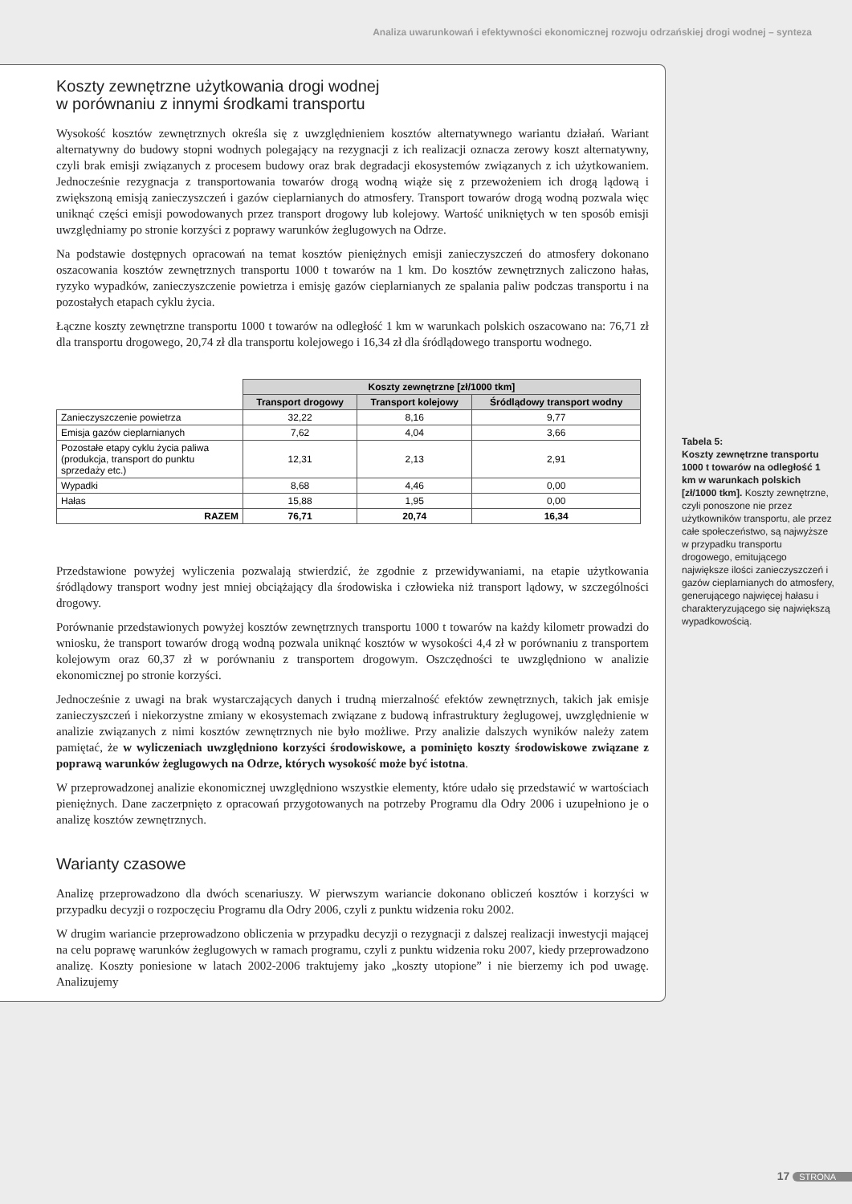Analiza uwarunkowań i efektywności ekonomicznej rozwoju odrzańskiej drogi wodnej – synteza
Koszty zewnętrzne użytkowania drogi wodnej
w porównaniu z innymi środkami transportu
Wysokość kosztów zewnętrznych określa się z uwzględnieniem kosztów alternatywnego wariantu działań. Wariant alternatywny do budowy stopni wodnych polegający na rezygnacji z ich realizacji oznacza zerowy koszt alternatywny, czyli brak emisji związanych z procesem budowy oraz brak degradacji ekosystemów związanych z ich użytkowaniem. Jednocześnie rezygnacja z transportowania towarów drogą wodną wiąże się z przewożeniem ich drogą lądową i zwiększoną emisją zanieczyszczeń i gazów cieplarnianych do atmosfery. Transport towarów drogą wodną pozwala więc uniknąć części emisji powodowanych przez transport drogowy lub kolejowy. Wartość unikniętych w ten sposób emisji uwzględniamy po stronie korzyści z poprawy warunków żeglugowych na Odrze.
Na podstawie dostępnych opracowań na temat kosztów pieniężnych emisji zanieczyszczeń do atmosfery dokonano oszacowania kosztów zewnętrznych transportu 1000 t towarów na 1 km. Do kosztów zewnętrznych zaliczono hałas, ryzyko wypadków, zanieczyszczenie powietrza i emisję gazów cieplarnianych ze spalania paliw podczas transportu i na pozostałych etapach cyklu życia.
Łączne koszty zewnętrzne transportu 1000 t towarów na odległość 1 km w warunkach polskich oszacowano na: 76,71 zł dla transportu drogowego, 20,74 zł dla transportu kolejowego i 16,34 zł dla śródlądowego transportu wodnego.
| | Koszty zewnętrzne [zł/1000 tkm] | | |
| | Transport drogowy | Transport kolejowy | Śródlądowy transport wodny |
| Zanieczyszczenie powietrza | 32,22 | 8,16 | 9,77 |
| Emisja gazów cieplarnianych | 7,62 | 4,04 | 3,66 |
| Pozostałe etapy cyklu życia paliwa (produkcja, transport do punktu sprzedaży etc.) | 12,31 | 2,13 | 2,91 |
| Wypadki | 8,68 | 4,46 | 0,00 |
| Hałas | 15,88 | 1,95 | 0,00 |
| RAZEM | 76,71 | 20,74 | 16,34 |
Przedstawione powyżej wyliczenia pozwalają stwierdzić, że zgodnie z przewidywaniami, na etapie użytkowania śródlądowy transport wodny jest mniej obciążający dla środowiska i człowieka niż transport lądowy, w szczególności drogowy.
Porównanie przedstawionych powyżej kosztów zewnętrznych transportu 1000 t towarów na każdy kilometr prowadzi do wniosku, że transport towarów drogą wodną pozwala uniknąć kosztów w wysokości 4,4 zł w porównaniu z transportem kolejowym oraz 60,37 zł w porównaniu z transportem drogowym. Oszczędności te uwzględniono w analizie ekonomicznej po stronie korzyści.
Jednocześnie z uwagi na brak wystarczających danych i trudną mierzalność efektów zewnętrznych, takich jak emisje zanieczyszczeń i niekorzystne zmiany w ekosystemach związane z budową infrastruktury żeglugowej, uwzględnienie w analizie związanych z nimi kosztów zewnętrznych nie było możliwe. Przy analizie dalszych wyników należy zatem pamiętać, że w wyliczeniach uwzględniono korzyści środowiskowe, a pominięto koszty środowiskowe związane z poprawą warunków żeglugowych na Odrze, których wysokość może być istotna.
W przeprowadzonej analizie ekonomicznej uwzględniono wszystkie elementy, które udało się przedstawić w wartościach pieniężnych. Dane zaczerpnięto z opracowań przygotowanych na potrzeby Programu dla Odry 2006 i uzupełniono je o analizę kosztów zewnętrznych.
Warianty czasowe
Analizę przeprowadzono dla dwóch scenariuszy. W pierwszym wariancie dokonano obliczeń kosztów i korzyści w przypadku decyzji o rozpoczęciu Programu dla Odry 2006, czyli z punktu widzenia roku 2002.
W drugim wariancie przeprowadzono obliczenia w przypadku decyzji o rezygnacji z dalszej realizacji inwestycji mającej na celu poprawę warunków żeglugowych w ramach programu, czyli z punktu widzenia roku 2007, kiedy przeprowadzono analizę. Koszty poniesione w latach 2002-2006 traktujemy jako „koszty utopione” i nie bierzemy ich pod uwagę. Analizujemy
Tabela 5:
Koszty zewnętrzne transportu 1000 t towarów na odległość 1 km w warunkach polskich [zł/1000 tkm]. Koszty zewnętrzne, czyli ponoszone nie przez użytkowników transportu, ale przez całe społeczeństwo, są najwyższe w przypadku transportu drogowego, emitującego największe ilości zanieczyszczeń i gazów cieplarnianych do atmosfery, generującego najwięcej hałasu i charakteryzującego się największą wypadkowością.
17 STRONA